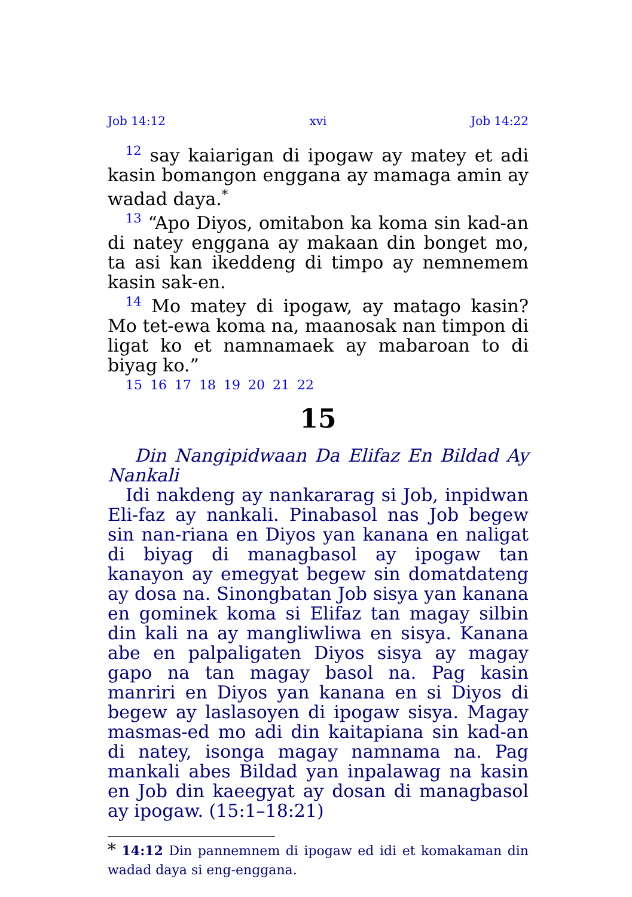Job 14:12 xvi Job 14:22
<sup>12</sup> say kaiarigan di ipogaw ay matey et adi kasin bomangon enggana ay mamaga amin ay wadad daya.<sup>*</sup>
<sup>13</sup> “Apo Diyos, omitabon ka koma sin kad-an di natey enggana ay makaan din bonget mo, ta asi kan ikeddeng di timpo ay nemnemem kasin sak-en.
<sup>14</sup> Mo matey di ipogaw, ay matago kasin? Mo tet-ewa koma na, maanosak nan timpon di ligat ko et namnamaek ay mabaroan to di biyag ko.”
15 16 17 18 19 20 21 22
15
Din Nangipidwaan Da Elifaz En Bildad Ay Nankali
Idi nakdeng ay nankararag si Job, inpidwan Eli-faz ay nankali. Pinabasol nas Job begew sin nan-riana en Diyos yan kanana en naligat di biyag di managbasol ay ipogaw tan kanayon ay emegyat begew sin domatdateng ay dosa na. Sinongbatan Job sisya yan kanana en gominek koma si Elifaz tan magay silbin din kali na ay mangliwliwa en sisya. Kanana abe en palpaligaten Diyos sisya ay magay gapo na tan magay basol na. Pag kasin manriri en Diyos yan kanana en si Diyos di begew ay laslasoyen di ipogaw sisya. Magay masmas-ed mo adi din kaitapiana sin kad-an di natey, isonga magay namnama na. Pag mankali abes Bildad yan inpalawag na kasin en Job din kaeegyat ay dosan di managbasol ay ipogaw. (15:1–18:21)
* 14:12 Din pannemnem di ipogaw ed idi et komakaman din wadad daya si eng-enggana.